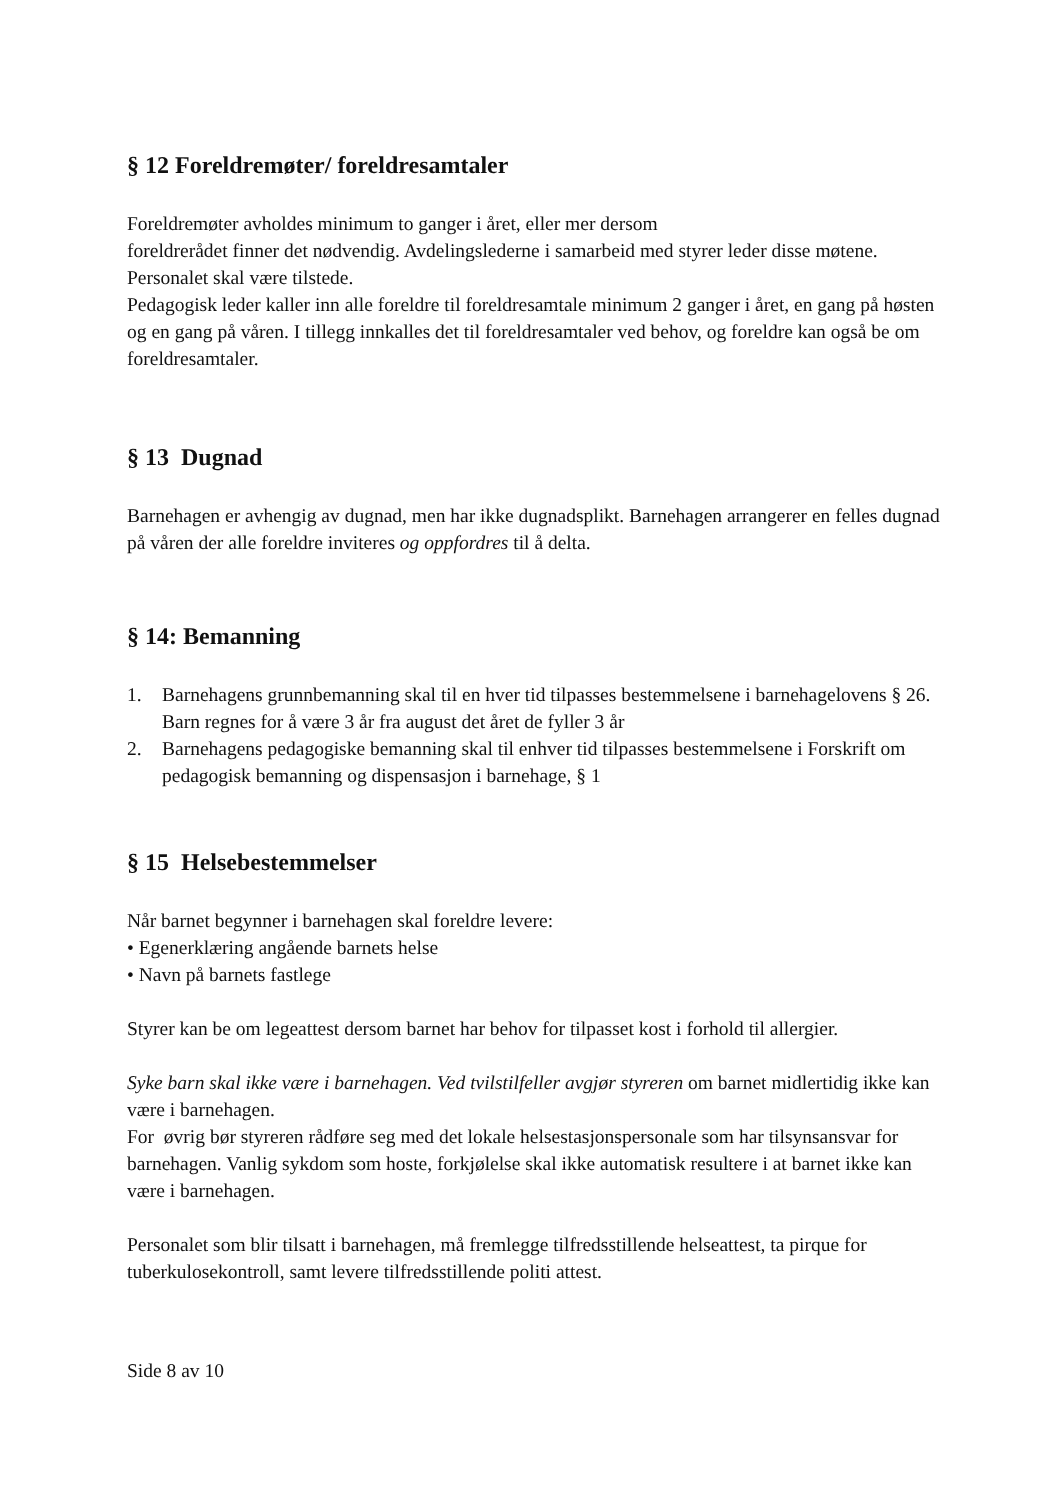§ 12 Foreldremøter/ foreldresamtaler
Foreldremøter avholdes minimum to ganger i året, eller mer dersom
foreldrerådet finner det nødvendig. Avdelingslederne i samarbeid med styrer leder disse møtene. Personalet skal være tilstede.
Pedagogisk leder kaller inn alle foreldre til foreldresamtale minimum 2 ganger i året, en gang på høsten og en gang på våren. I tillegg innkalles det til foreldresamtaler ved behov, og foreldre kan også be om foreldresamtaler.
§ 13 Dugnad
Barnehagen er avhengig av dugnad, men har ikke dugnadsplikt. Barnehagen arrangerer en felles dugnad på våren der alle foreldre inviteres og oppfordres til å delta.
§ 14: Bemanning
1. Barnehagens grunnbemanning skal til en hver tid tilpasses bestemmelsene i barnehagelovens § 26. Barn regnes for å være 3 år fra august det året de fyller 3 år
2. Barnehagens pedagogiske bemanning skal til enhver tid tilpasses bestemmelsene i Forskrift om pedagogisk bemanning og dispensasjon i barnehage, § 1
§ 15 Helsebestemmelser
Når barnet begynner i barnehagen skal foreldre levere:
• Egenerklæring angående barnets helse
• Navn på barnets fastlege
Styrer kan be om legeattest dersom barnet har behov for tilpasset kost i forhold til allergier.
Syke barn skal ikke være i barnehagen. Ved tvilstilfeller avgjør styreren om barnet midlertidig ikke kan være i barnehagen.
For øvrig bør styreren rådføre seg med det lokale helsestasjonspersonale som har tilsynsansvar for barnehagen. Vanlig sykdom som hoste, forkjølelse skal ikke automatisk resultere i at barnet ikke kan være i barnehagen.
Personalet som blir tilsatt i barnehagen, må fremlegge tilfredsstillende helseattest, ta pirque for tuberkulosekontroll, samt levere tilfredsstillende politi attest.
Side 8 av 10